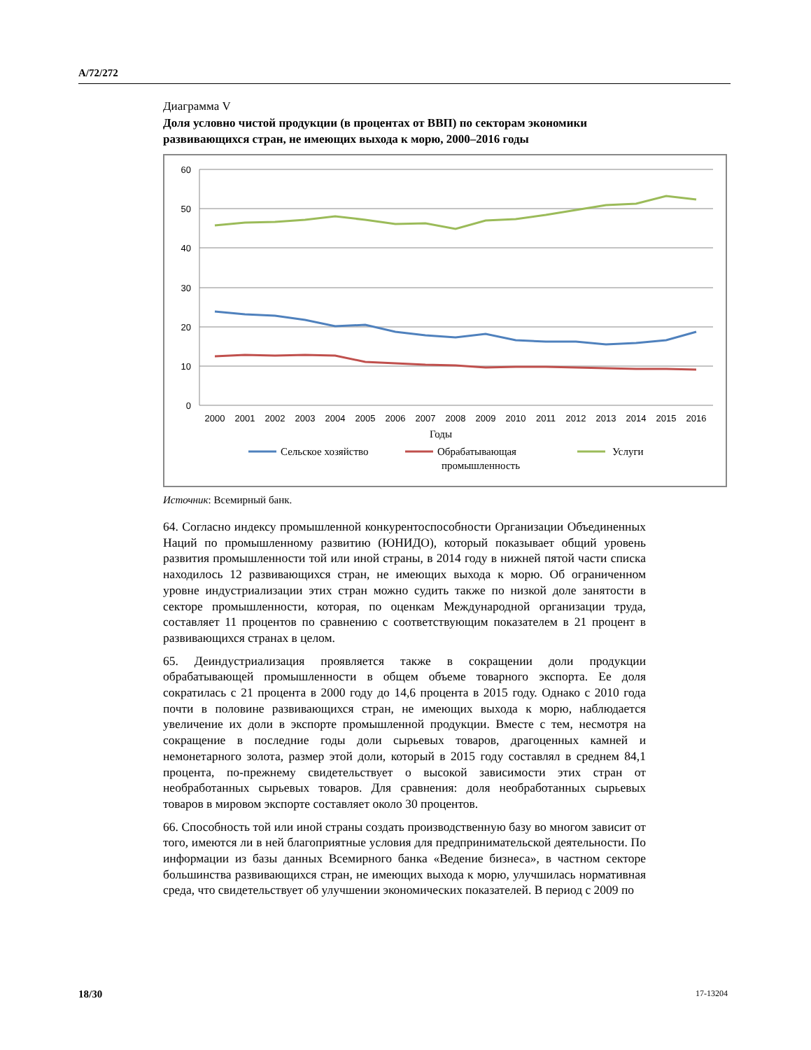A/72/272
Диаграмма V
Доля условно чистой продукции (в процентах от ВВП) по секторам экономики развивающихся стран, не имеющих выхода к морю, 2000–2016 годы
60
50
40
30
20
10
0
2000
2001
2002
2003
2004
2005
2006
2007
2008
2009
2010
2011
2012
2013
2014
2015
2016
Годы
Сельское хозяйство
Обрабатывающая
промышленность
Услуги
Источник: Всемирный банк.
64. Согласно индексу промышленной конкурентоспособности Организации Объединенных Наций по промышленному развитию (ЮНИДО), который показывает общий уровень развития промышленности той или иной страны, в 2014 году в нижней пятой части списка находилось 12 развивающихся стран, не имеющих выхода к морю. Об ограниченном уровне индустриализации этих стран можно судить также по низкой доле занятости в секторе промышленности, которая, по оценкам Международной организации труда, составляет 11 процентов по сравнению с соответствующим показателем в 21 процент в развивающихся странах в целом.
65. Деиндустриализация проявляется также в сокращении доли продукции обрабатывающей промышленности в общем объеме товарного экспорта. Ее доля сократилась с 21 процента в 2000 году до 14,6 процента в 2015 году. Однако с 2010 года почти в половине развивающихся стран, не имеющих выхода к морю, наблюдается увеличение их доли в экспорте промышленной продукции. Вместе с тем, несмотря на сокращение в последние годы доли сырьевых товаров, драгоценных камней и немонетарного золота, размер этой доли, который в 2015 году составлял в среднем 84,1 процента, по-прежнему свидетельствует о высокой зависимости этих стран от необработанных сырьевых товаров. Для сравнения: доля необработанных сырьевых товаров в мировом экспорте составляет около 30 процентов.
66. Способность той или иной страны создать производственную базу во многом зависит от того, имеются ли в ней благоприятные условия для предпринимательской деятельности. По информации из базы данных Всемирного банка «Ведение бизнеса», в частном секторе большинства развивающихся стран, не имеющих выхода к морю, улучшилась нормативная среда, что свидетельствует об улучшении экономических показателей. В период с 2009 по
18/30 17-13204